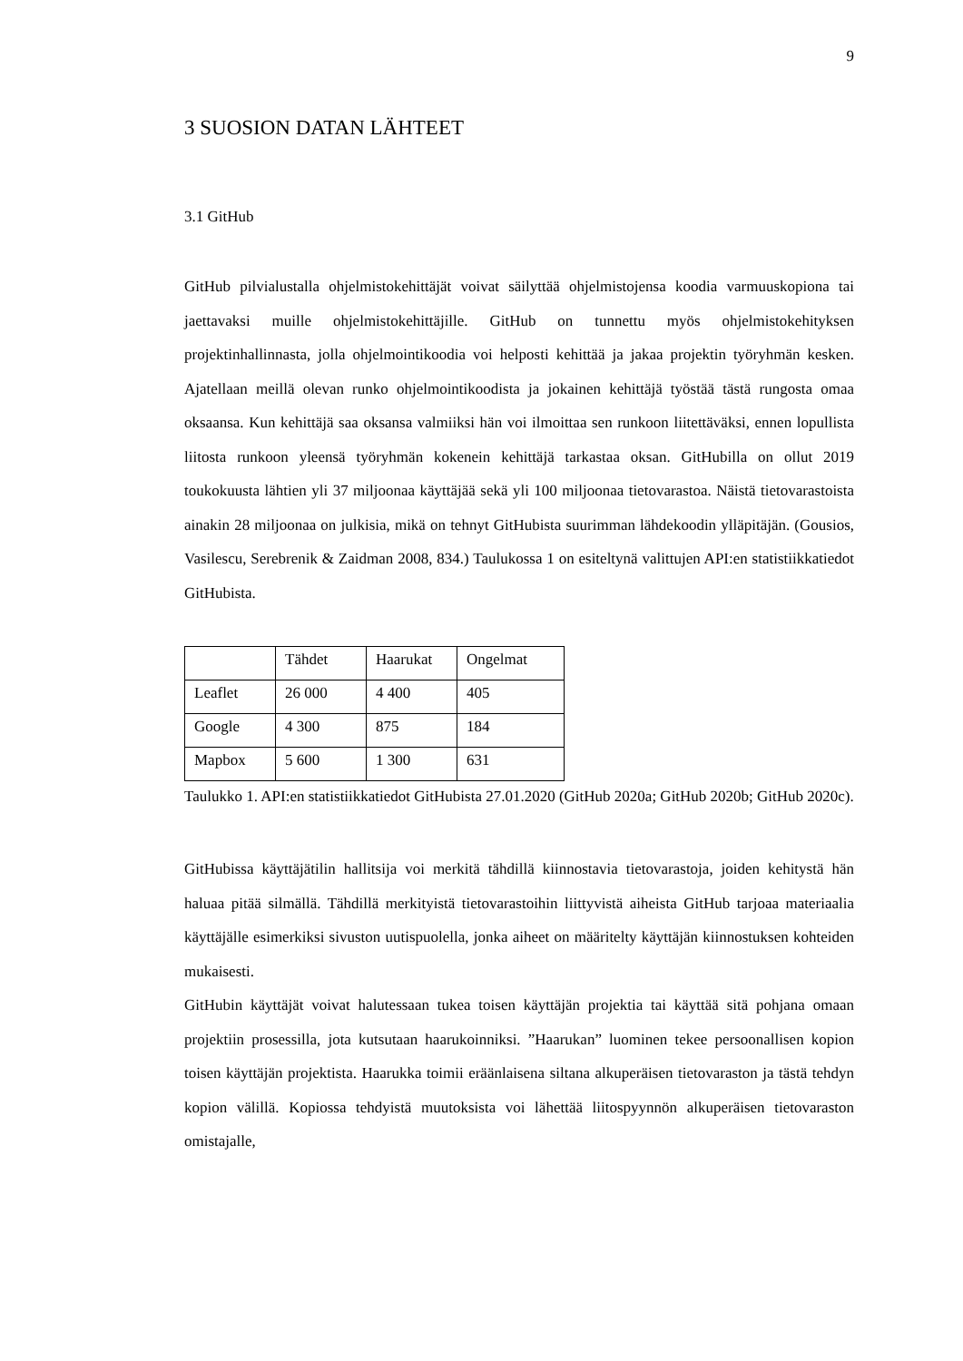9
3 SUOSION DATAN LÄHTEET
3.1 GitHub
GitHub pilvialustalla ohjelmistokehittäjät voivat säilyttää ohjelmistojensa koodia varmuuskopiona tai jaettavaksi muille ohjelmistokehittäjille. GitHub on tunnettu myös ohjelmistokehityksen projektinhallinnasta, jolla ohjelmointikoodia voi helposti kehittää ja jakaa projektin työryhmän kesken. Ajatellaan meillä olevan runko ohjelmointikoodista ja jokainen kehittäjä työstää tästä rungosta omaa oksaansa. Kun kehittäjä saa oksansa valmiiksi hän voi ilmoittaa sen runkoon liitettäväksi, ennen lopullista liitosta runkoon yleensä työryhmän kokenein kehittäjä tarkastaa oksan. GitHubilla on ollut 2019 toukokuusta lähtien yli 37 miljoonaa käyttäjää sekä yli 100 miljoonaa tietovarastoa. Näistä tietovarastoista ainakin 28 miljoonaa on julkisia, mikä on tehnyt GitHubista suurimman lähdekoodin ylläpitäjän. (Gousios, Vasilescu, Serebrenik & Zaidman 2008, 834.) Taulukossa 1 on esiteltynä valittujen API:en statistiikkatiedot GitHubista.
| | Tähdet | Haarukat | Ongelmat |
| --- | --- | --- | --- |
| Leaflet | 26 000 | 4 400 | 405 |
| Google | 4 300 | 875 | 184 |
| Mapbox | 5 600 | 1 300 | 631 |
Taulukko 1. API:en statistiikkatiedot GitHubista 27.01.2020 (GitHub 2020a; GitHub 2020b; GitHub 2020c).
GitHubissa käyttäjätilin hallitsija voi merkitä tähdillä kiinnostavia tietovarastoja, joiden kehitystä hän haluaa pitää silmällä. Tähdillä merkityistä tietovarastoihin liittyvistä aiheista GitHub tarjoaa materiaalia käyttäjälle esimerkiksi sivuston uutispuolella, jonka aiheet on määritelty käyttäjän kiinnostuksen kohteiden mukaisesti.
GitHubin käyttäjät voivat halutessaan tukea toisen käyttäjän projektia tai käyttää sitä pohjana omaan projektiin prosessilla, jota kutsutaan haarukoinniksi. ”Haarukan” luominen tekee persoonallisen kopion toisen käyttäjän projektista. Haarukka toimii eräänlaisena siltana alkuperäisen tietovaraston ja tästä tehdyn kopion välillä. Kopiossa tehdyistä muutoksista voi lähettää liitospyynnön alkuperäisen tietovaraston omistajalle,